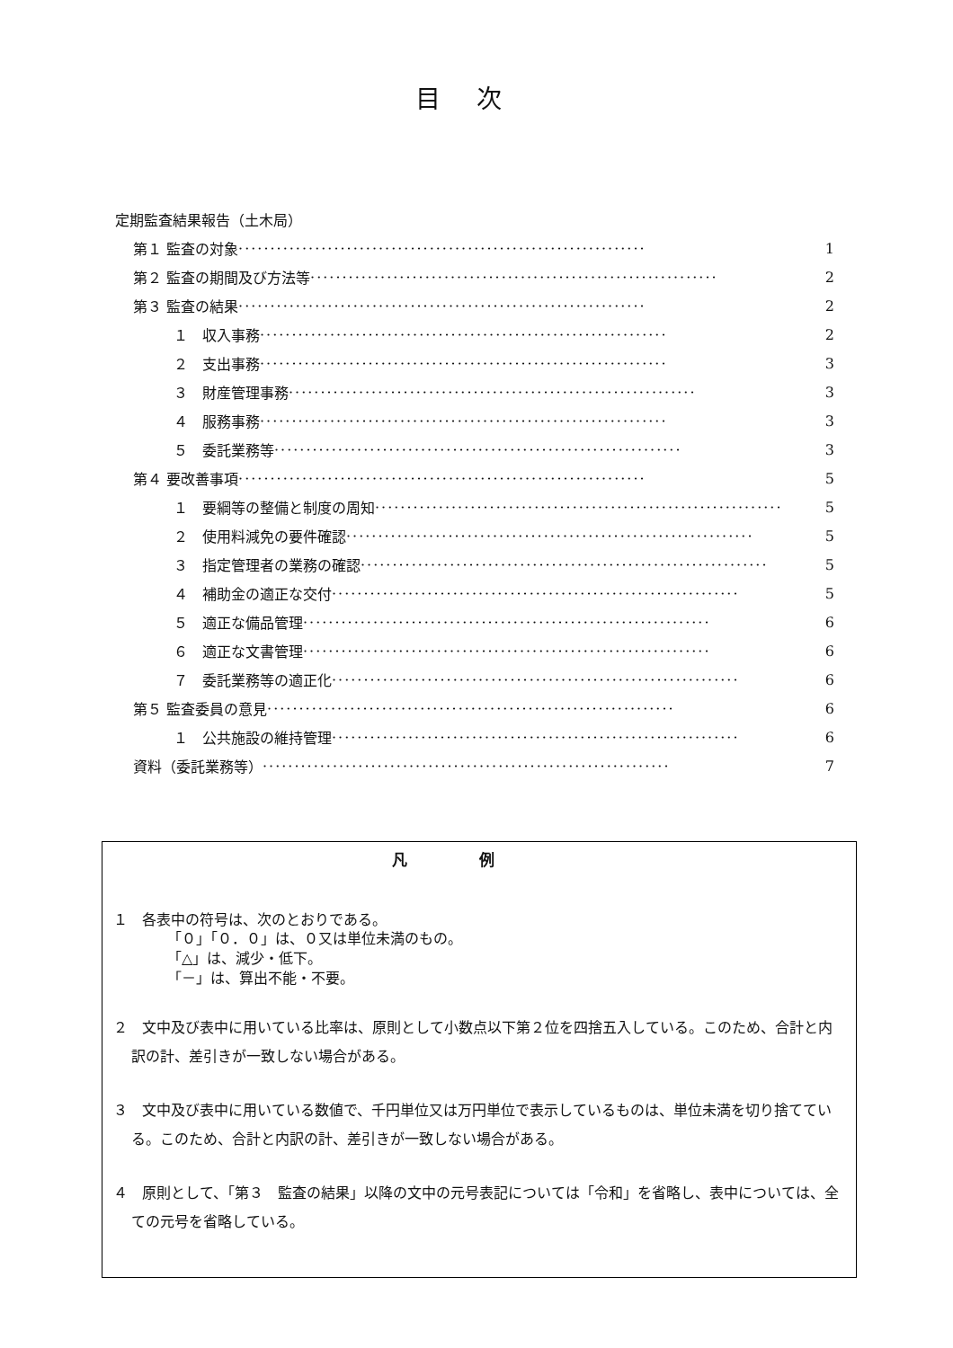目次
定期監査結果報告（土木局）
第１ 監査の対象 ································································ 1
第２ 監査の期間及び方法等 ································································ 2
第３ 監査の結果 ································································ 2
１　収入事務 ································································ 2
２　支出事務 ································································ 3
３　財産管理事務 ································································ 3
４　服務事務 ································································ 3
５　委託業務等 ································································ 3
第４ 要改善事項 ································································ 5
１　要綱等の整備と制度の周知 ································································ 5
２　使用料減免の要件確認 ································································ 5
３　指定管理者の業務の確認 ································································ 5
４　補助金の適正な交付 ································································ 5
５　適正な備品管理 ································································ 6
６　適正な文書管理 ································································ 6
７　委託業務等の適正化 ································································ 6
第５ 監査委員の意見 ································································ 6
１　公共施設の維持管理 ································································ 6
資料（委託業務等） ································································ 7
凡例
１　各表中の符号は、次のとおりである。
「０」「０．０」は、０又は単位未満のもの。
「△」は、減少・低下。
「－」は、算出不能・不要。
２　文中及び表中に用いている比率は、原則として小数点以下第２位を四捨五入している。このため、合計と内訳の計、差引きが一致しない場合がある。
３　文中及び表中に用いている数値で、千円単位又は万円単位で表示しているものは、単位未満を切り捨てている。このため、合計と内訳の計、差引きが一致しない場合がある。
４　原則として、「第３　監査の結果」以降の文中の元号表記については「令和」を省略し、表中については、全ての元号を省略している。